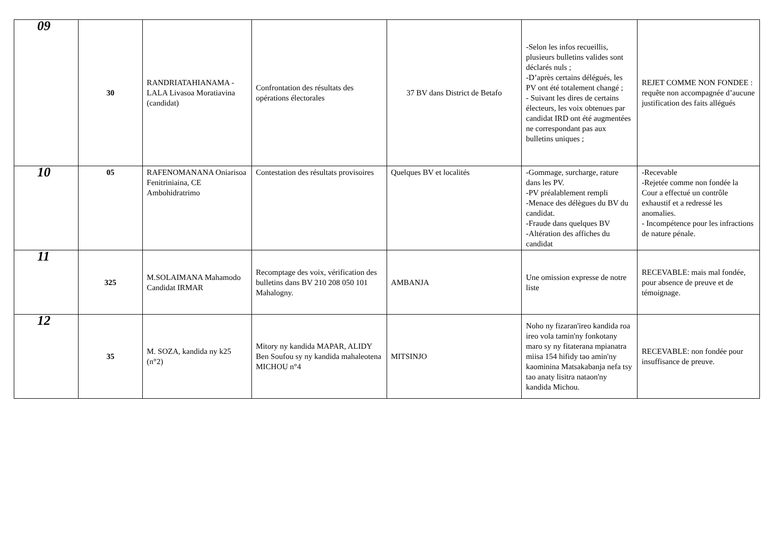| 09 | 30 | RANDRIATAHIANAMA -LALA Livasoa Moratiavina (candidat) | Confrontation des résultats des opérations électorales | 37 BV dans District de Betafo | -Selon les infos recueillis, plusieurs bulletins valides sont déclarés nuls ; -D’après certains délégués, les PV ont été totalement changé ; - Suivant les dires de certains électeurs, les voix obtenues par candidat IRD ont été augmentées ne correspondant pas aux bulletins uniques ; | REJET COMME NON FONDEE : requête non accompagnée d’aucune justification des faits allégués |
| 10 | 05 | RAFENOMANANA Oniarisoa Fenitriniaina, CE Ambohidratrimo | Contestation des résultats provisoires | Quelques BV et localités | -Gommage, surcharge, rature dans les PV. -PV préalablement rempli -Menace des délègues du BV du candidat. -Fraude dans quelques BV -Altération des affiches du candidat | -Recevable -Rejetée comme non fondée la Cour a effectué un contrôle exhaustif et a redressé les anomalies. - Incompétence pour les infractions de nature pénale. |
| 11 | 325 | M.SOLAIMANA Mahamodo Candidat IRMAR | Recomptage des voix, vérification des bulletins dans BV 210 208 050 101 Mahalogny. | AMBANJA | Une omission expresse de notre liste | RECEVABLE: mais mal fondée, pour absence de preuve et de témoignage. |
| 12 | 35 | M. SOZA, kandida ny k25 (n°2) | Mitory ny kandida MAPAR, ALIDY Ben Soufou sy ny kandida mahaleotena MICHOU n°4 | MITSINJO | Noho ny fizaran'ireo kandida roa ireo vola tamin'ny fonkotany maro sy ny fitaterana mpianatra miisa 154 hifidy tao amin'ny kaominina Matsakabanja nefa tsy tao anaty lisitra nataon'ny kandida Michou. | RECEVABLE: non fondée pour insuffisance de preuve. |